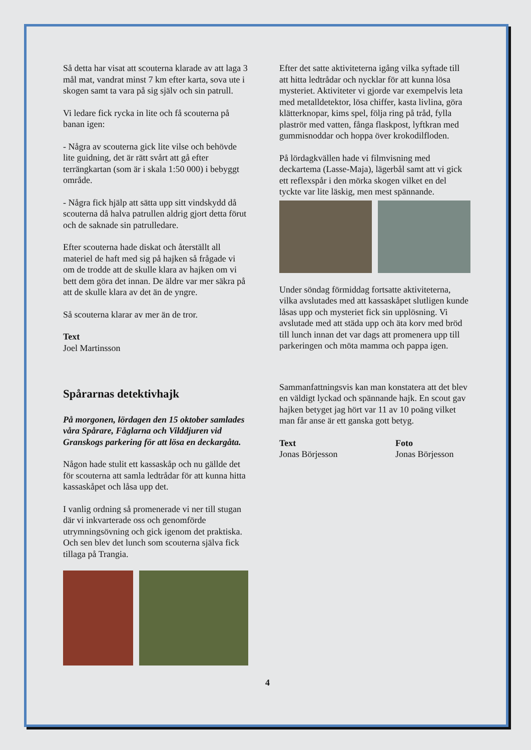Så detta har visat att scouterna klarade av att laga 3 mål mat, vandrat minst 7 km efter karta, sova ute i skogen samt ta vara på sig själv och sin patrull.
Vi ledare fick rycka in lite och få scouterna på banan igen:
- Några av scouterna gick lite vilse och behövde lite guidning, det är rätt svårt att gå efter terrängkartan (som är i skala 1:50 000) i bebyggt område.
- Några fick hjälp att sätta upp sitt vindskydd då scouterna då halva patrullen aldrig gjort detta förut och de saknade sin patrulledare.
Efter scouterna hade diskat och återställt all materiel de haft med sig på hajken så frågade vi om de trodde att de skulle klara av hajken om vi bett dem göra det innan. De äldre var mer säkra på att de skulle klara av det än de yngre.
Så scouterna klarar av mer än de tror.
Text
Joel Martinsson
Spårarnas detektivhajk
På morgonen, lördagen den 15 oktober samlades våra Spårare, Fåglarna och Vilddjuren vid Granskogs parkering för att lösa en deckargåta.
Någon hade stulit ett kassaskåp och nu gällde det för scouterna att samla ledtrådar för att kunna hitta kassaskåpet och låsa upp det.
I vanlig ordning så promenerade vi ner till stugan där vi inkvarterade oss och genomförde utrymningsövning och gick igenom det praktiska. Och sen blev det lunch som scouterna själva fick tillaga på Trangia.
Efter det satte aktiviteterna igång vilka syftade till att hitta ledtrådar och nycklar för att kunna lösa mysteriet. Aktiviteter vi gjorde var exempelvis leta med metalldetektor, lösa chiffer, kasta livlina, göra klätterknopar, kims spel, följa ring på tråd, fylla plaströr med vatten, fånga flaskpost, lyftkran med gummisnoddar och hoppa över krokodilfloden.
På lördagkvällen hade vi filmvisning med deckartema (Lasse-Maja), lägerbål samt att vi gick ett reflexspår i den mörka skogen vilket en del tyckte var lite läskig, men mest spännande.
Under söndag förmiddag fortsatte aktiviteterna, vilka avslutades med att kassaskåpet slutligen kunde låsas upp och mysteriet fick sin upplösning. Vi avslutade med att städa upp och äta korv med bröd till lunch innan det var dags att promenera upp till parkeringen och möta mamma och pappa igen.
Sammanfattningsvis kan man konstatera att det blev en väldigt lyckad och spännande hajk. En scout gav hajken betyget jag hört var 11 av 10 poäng vilket man får anse är ett ganska gott betyg.
Text
Jonas Börjesson
Foto
Jonas Börjesson
4